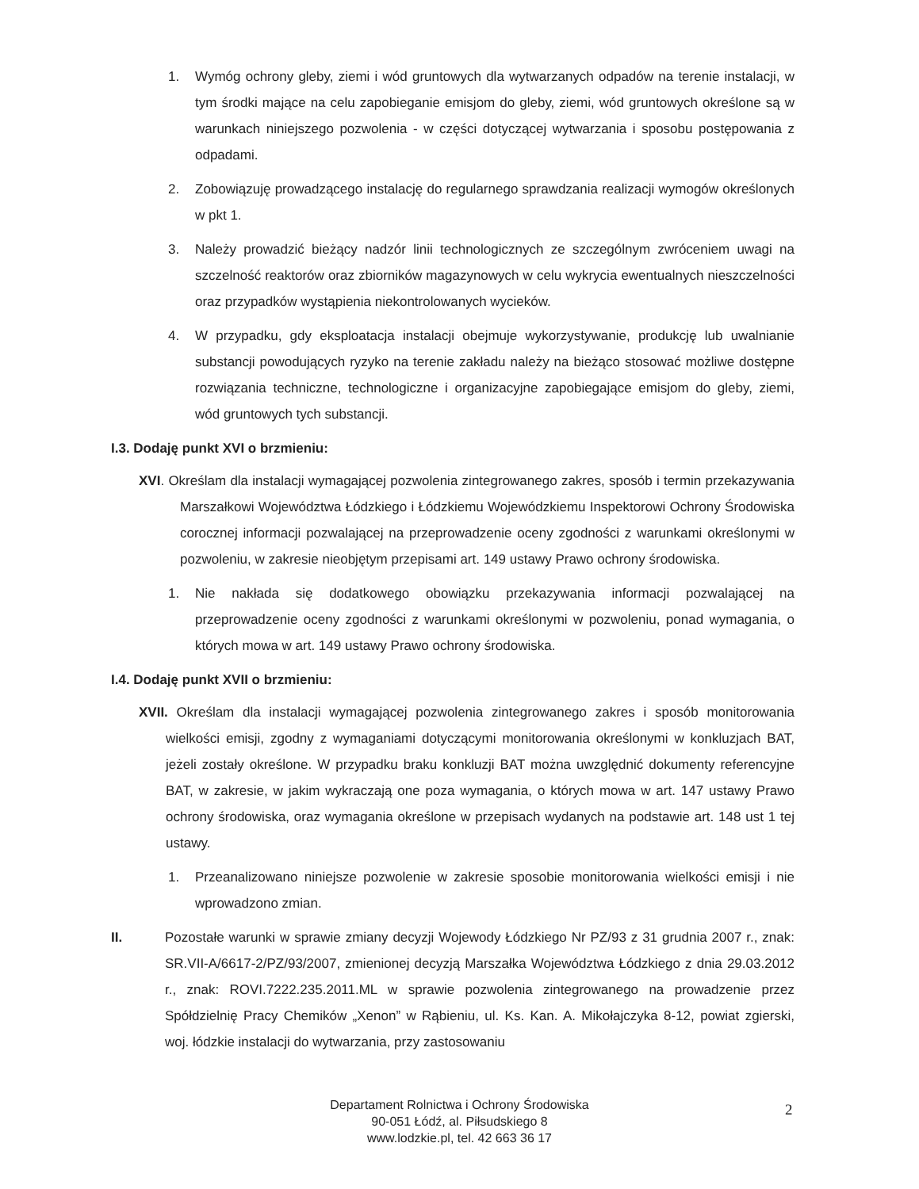1. Wymóg ochrony gleby, ziemi i wód gruntowych dla wytwarzanych odpadów na terenie instalacji, w tym środki mające na celu zapobieganie emisjom do gleby, ziemi, wód gruntowych określone są w warunkach niniejszego pozwolenia - w części dotyczącej wytwarzania i sposobu postępowania z odpadami.
2. Zobowiązuję prowadzącego instalację do regularnego sprawdzania realizacji wymogów określonych w pkt 1.
3. Należy prowadzić bieżący nadzór linii technologicznych ze szczególnym zwróceniem uwagi na szczelność reaktorów oraz zbiorników magazynowych w celu wykrycia ewentualnych nieszczelności oraz przypadków wystąpienia niekontrolowanych wycieków.
4. W przypadku, gdy eksploatacja instalacji obejmuje wykorzystywanie, produkcję lub uwalnianie substancji powodujących ryzyko na terenie zakładu należy na bieżąco stosować możliwe dostępne rozwiązania techniczne, technologiczne i organizacyjne zapobiegające emisjom do gleby, ziemi, wód gruntowych tych substancji.
I.3. Dodaję punkt XVI o brzmieniu:
XVI. Określam dla instalacji wymagającej pozwolenia zintegrowanego zakres, sposób i termin przekazywania Marszałkowi Województwa Łódzkiego i Łódzkiemu Wojewódzkiemu Inspektorowi Ochrony Środowiska corocznej informacji pozwalającej na przeprowadzenie oceny zgodności z warunkami określonymi w pozwoleniu, w zakresie nieobjętym przepisami art. 149 ustawy Prawo ochrony środowiska.
1. Nie nakłada się dodatkowego obowiązku przekazywania informacji pozwalającej na przeprowadzenie oceny zgodności z warunkami określonymi w pozwoleniu, ponad wymagania, o których mowa w art. 149 ustawy Prawo ochrony środowiska.
I.4. Dodaję punkt XVII o brzmieniu:
XVII. Określam dla instalacji wymagającej pozwolenia zintegrowanego zakres i sposób monitorowania wielkości emisji, zgodny z wymaganiami dotyczącymi monitorowania określonymi w konkluzjach BAT, jeżeli zostały określone. W przypadku braku konkluzji BAT można uwzględnić dokumenty referencyjne BAT, w zakresie, w jakim wykraczają one poza wymagania, o których mowa w art. 147 ustawy Prawo ochrony środowiska, oraz wymagania określone w przepisach wydanych na podstawie art. 148 ust 1 tej ustawy.
1. Przeanalizowano niniejsze pozwolenie w zakresie sposobie monitorowania wielkości emisji i nie wprowadzono zmian.
II. Pozostałe warunki w sprawie zmiany decyzji Wojewody Łódzkiego Nr PZ/93 z 31 grudnia 2007 r., znak: SR.VII-A/6617-2/PZ/93/2007, zmienionej decyzją Marszałka Województwa Łódzkiego z dnia 29.03.2012 r., znak: ROVI.7222.235.2011.ML w sprawie pozwolenia zintegrowanego na prowadzenie przez Spółdzielnię Pracy Chemików „Xenon” w Rąbieniu, ul. Ks. Kan. A. Mikołajczyka 8-12, powiat zgierski, woj. łódzkie instalacji do wytwarzania, przy zastosowaniu
Departament Rolnictwa i Ochrony Środowiska
90-051 Łódź, al. Piłsudskiego 8
www.lodzkie.pl, tel. 42 663 36 17
2